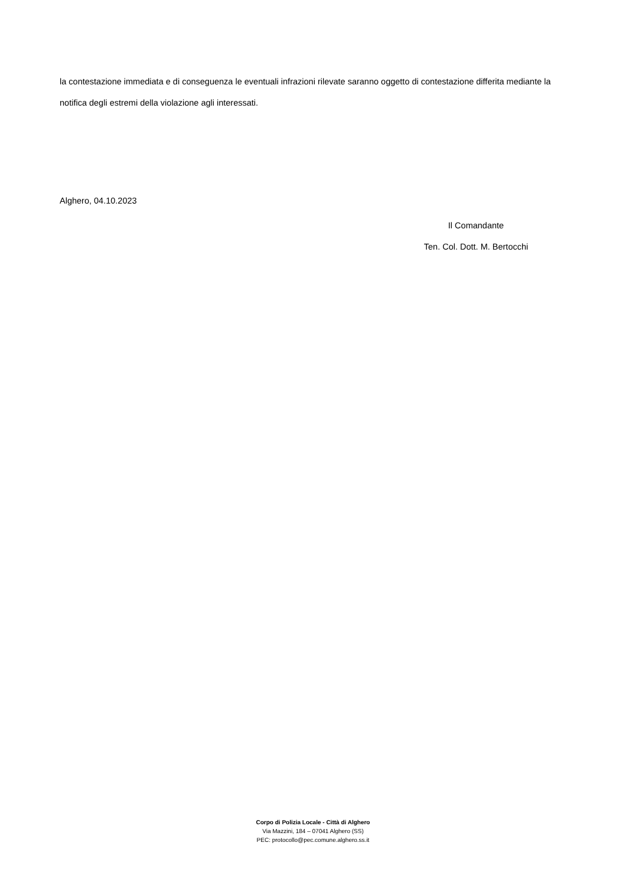la contestazione immediata e di conseguenza le eventuali infrazioni rilevate saranno oggetto di contestazione differita mediante la notifica degli estremi della violazione agli interessati.
Alghero, 04.10.2023
Il Comandante
Ten. Col. Dott. M. Bertocchi
Corpo di Polizia Locale - Città di Alghero
Via Mazzini, 184 – 07041 Alghero (SS)
PEC: protocollo@pec.comune.alghero.ss.it